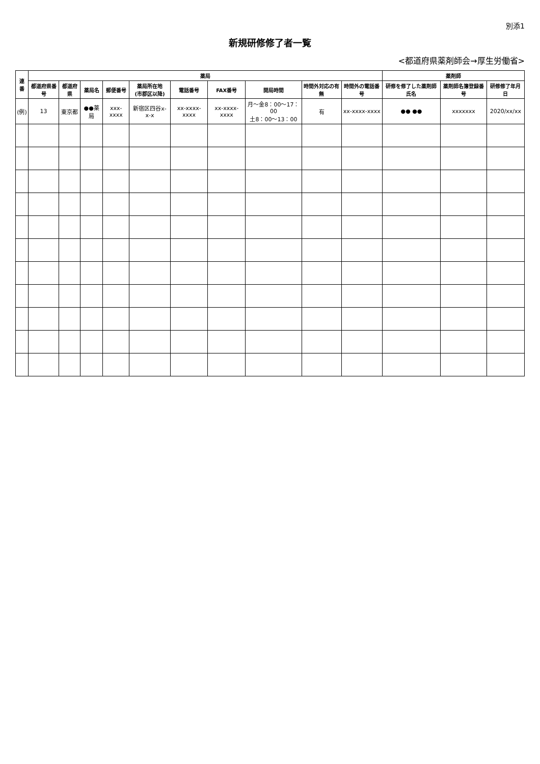別添1
新規研修修了者一覧
<都道府県薬剤師会→厚生労働省>
| 連番 | 薬局 | | | | | | | | | | 薬剤師 | | |
| --- | --- | --- | --- | --- | --- | --- | --- | --- | --- | --- | --- | --- | --- |
| | 都道府県番号 | 都道府県 | 薬局名 | 郵便番号 | 薬局所在地 (市郡区以降) | 電話番号 | FAX番号 | 開局時間 | 時間外対応の有無 | 時間外の電話番号 | 研修を修了した薬剤師氏名 | 薬剤師名簿登録番号 | 研修修了年月日 |
| (例) | 13 | 東京都 | ●●薬局 | xxx-xxxx | 新宿区四谷x-x-x | xx-xxxx-xxxx | xx-xxxx-xxxx | 月～金8：00～17：00 土8：00～13：00 | 有 | xx-xxxx-xxxx | ●● ●● | xxxxxxx | 2020/xx/xx |